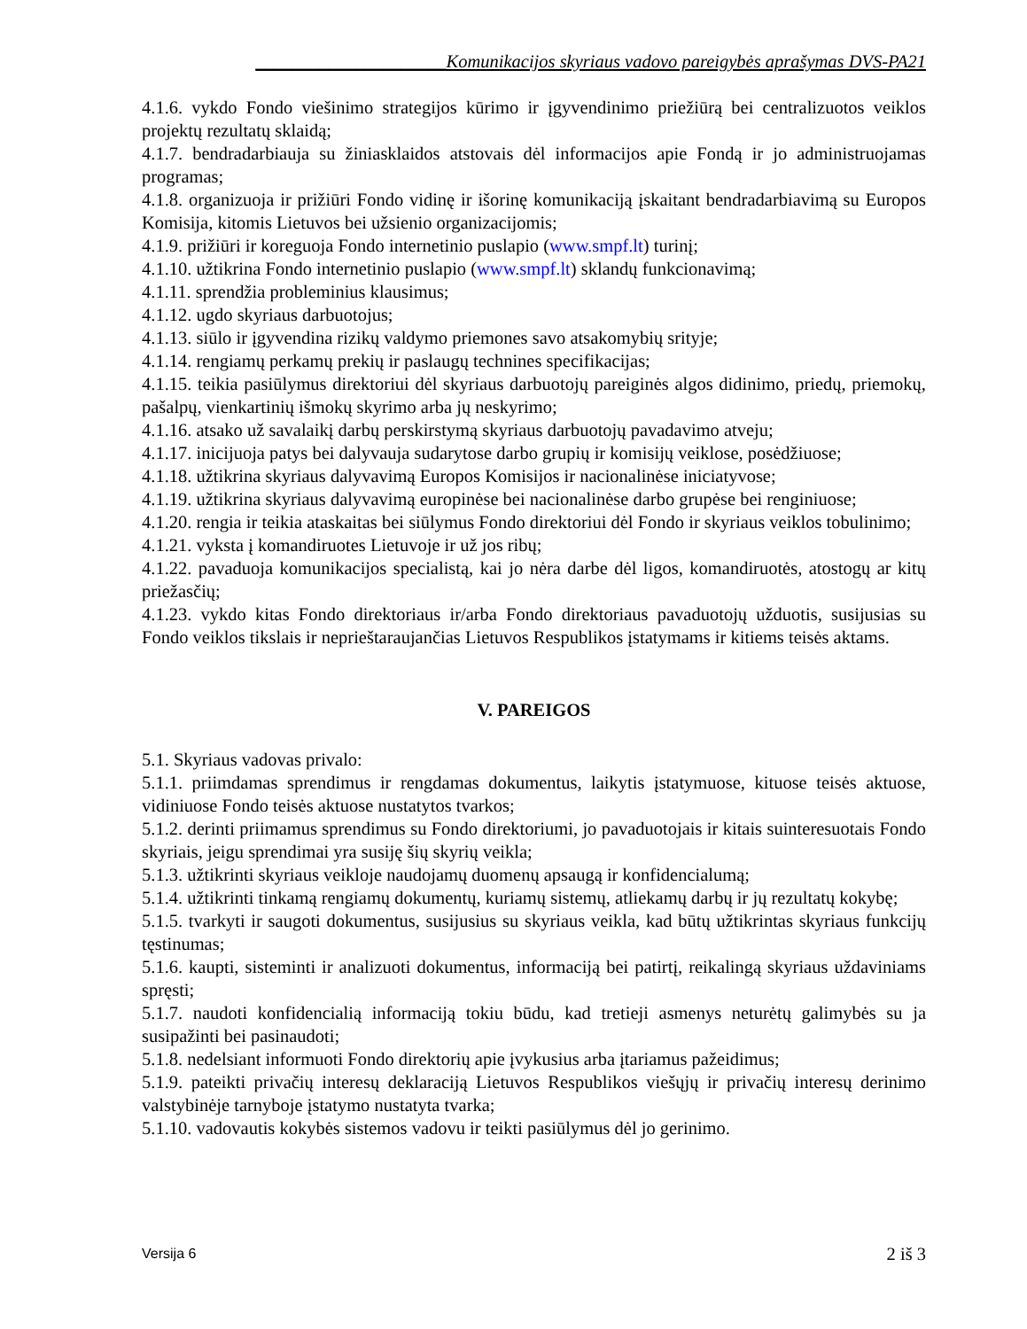_____________________Komunikacijos skyriaus vadovo pareigybės aprašymas DVS-PA21
4.1.6. vykdo Fondo viešinimo strategijos kūrimo ir įgyvendinimo priežiūrą bei centralizuotos veiklos projektų rezultatų sklaidą;
4.1.7. bendradarbiauja su žiniasklaidos atstovais dėl informacijos apie Fondą ir jo administruojamas programas;
4.1.8. organizuoja ir prižiūri Fondo vidinę ir išorinę komunikaciją įskaitant bendradarbiavimą su Europos Komisija, kitomis Lietuvos bei užsienio organizacijomis;
4.1.9. prižiūri ir koreguoja Fondo internetinio puslapio (www.smpf.lt) turinį;
4.1.10. užtikrina Fondo internetinio puslapio (www.smpf.lt) sklandų funkcionavimą;
4.1.11. sprendžia probleminius klausimus;
4.1.12. ugdo skyriaus darbuotojus;
4.1.13. siūlo ir įgyvendina rizikų valdymo priemones savo atsakomybių srityje;
4.1.14. rengiamų perkamų prekių ir paslaugų technines specifikacijas;
4.1.15. teikia pasiūlymus direktoriui dėl skyriaus darbuotojų pareiginės algos didinimo, priedų, priemokų, pašalpų, vienkartinių išmokų skyrimo arba jų neskyrimo;
4.1.16. atsako už savalaikį darbų perskirstymą skyriaus darbuotojų pavadavimo atveju;
4.1.17. inicijuoja patys bei dalyvauja sudarytose darbo grupių ir komisijų veiklose, posėdžiuose;
4.1.18. užtikrina skyriaus dalyvavimą Europos Komisijos ir nacionalinėse iniciatyvose;
4.1.19. užtikrina skyriaus dalyvavimą europinėse bei nacionalinėse darbo grupėse bei renginiuose;
4.1.20. rengia ir teikia ataskaitas bei siūlymus Fondo direktoriui dėl Fondo ir skyriaus veiklos tobulinimo;
4.1.21. vyksta į komandiruotes Lietuvoje ir už jos ribų;
4.1.22. pavaduoja komunikacijos specialistą, kai jo nėra darbe dėl ligos, komandiruotės, atostogų ar kitų priežasčių;
4.1.23. vykdo kitas Fondo direktoriaus ir/arba Fondo direktoriaus pavaduotojų užduotis, susijusias su Fondo veiklos tikslais ir neprieštaraujančias Lietuvos Respublikos įstatymams ir kitiems teisės aktams.
V. PAREIGOS
5.1. Skyriaus vadovas privalo:
5.1.1. priimdamas sprendimus ir rengdamas dokumentus, laikytis įstatymuose, kituose teisės aktuose, vidiniuose Fondo teisės aktuose nustatytos tvarkos;
5.1.2. derinti priimamus sprendimus su Fondo direktoriumi, jo pavaduotojais ir kitais suinteresuotais Fondo skyriais, jeigu sprendimai yra susiję šių skyrių veikla;
5.1.3. užtikrinti skyriaus veikloje naudojamų duomenų apsaugą ir konfidencialumą;
5.1.4. užtikrinti tinkamą rengiamų dokumentų, kuriamų sistemų, atliekamų darbų ir jų rezultatų kokybę;
5.1.5. tvarkyti ir saugoti dokumentus, susijusius su skyriaus veikla, kad būtų užtikrintas skyriaus funkcijų tęstinumas;
5.1.6. kaupti, sisteminti ir analizuoti dokumentus, informaciją bei patirtį, reikalingą skyriaus uždaviniams spręsti;
5.1.7. naudoti konfidencialią informaciją tokiu būdu, kad tretieji asmenys neturėtų galimybės su ja susipažinti bei pasinaudoti;
5.1.8. nedelsiant informuoti Fondo direktorių apie įvykusius arba įtariamus pažeidimus;
5.1.9. pateikti privačių interesų deklaraciją Lietuvos Respublikos viešųjų ir privačių interesų derinimo valstybinėje tarnyboje įstatymo nustatyta tvarka;
5.1.10. vadovautis kokybės sistemos vadovu ir teikti pasiūlymus dėl jo gerinimo.
Versija 6 2 iš 3